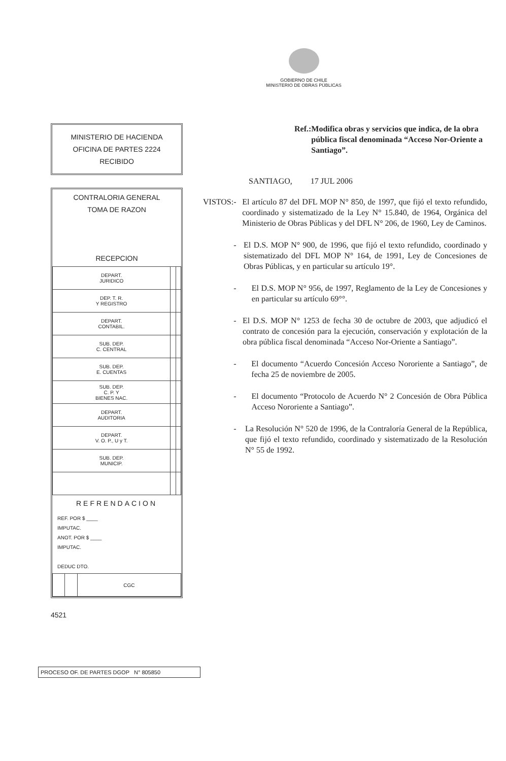GOBIERNO DE CHILE
MINISTERIO DE OBRAS PÚBLICAS
MINISTERIO DE HACIENDA
OFICINA DE PARTES 2224
RECIBIDO
CONTRALORIA GENERAL
TOMA DE RAZON
RECEPCION
| DEPART. JURIDICO | | |
| DEP. T. R. Y REGISTRO | | |
| DEPART. CONTABIL. | | |
| SUB. DEP. C. CENTRAL | | |
| SUB. DEP. E. CUENTAS | | |
| SUB. DEP. C. P. Y BIENES NAC. | | |
| DEPART. AUDITORIA | | |
| DEPART. V. O. P., U y T. | | |
| SUB. DEP. MUNICIP. | | |
REFRENDACION
REF. POR $ ____
IMPUTAC.
ANOT. POR $ ____
IMPUTAC.
DEDUC DTO.
| | | CGC |
4521
Ref.: Modifica obras y servicios que indica, de la obra pública fiscal denominada “Acceso Nor-Oriente a Santiago”.
SANTIAGO, 17 JUL 2006
VISTOS: - El artículo 87 del DFL MOP N° 850, de 1997, que fijó el texto refundido, coordinado y sistematizado de la Ley N° 15.840, de 1964, Orgánica del Ministerio de Obras Públicas y del DFL N° 206, de 1960, Ley de Caminos.
- El D.S. MOP N° 900, de 1996, que fijó el texto refundido, coordinado y sistematizado del DFL MOP N° 164, de 1991, Ley de Concesiones de Obras Públicas, y en particular su artículo 19°.
- El D.S. MOP N° 956, de 1997, Reglamento de la Ley de Concesiones y en particular su artículo 69°°.
- El D.S. MOP N° 1253 de fecha 30 de octubre de 2003, que adjudicó el contrato de concesión para la ejecución, conservación y explotación de la obra pública fiscal denominada “Acceso Nor-Oriente a Santiago”.
- El documento “Acuerdo Concesión Acceso Nororiente a Santiago”, de fecha 25 de noviembre de 2005.
- El documento “Protocolo de Acuerdo N° 2 Concesión de Obra Pública Acceso Nororiente a Santiago”.
- La Resolución N° 520 de 1996, de la Contraloría General de la República, que fijó el texto refundido, coordinado y sistematizado de la Resolución N° 55 de 1992.
PROCESO OF. DE PARTES DGOP N° 805850